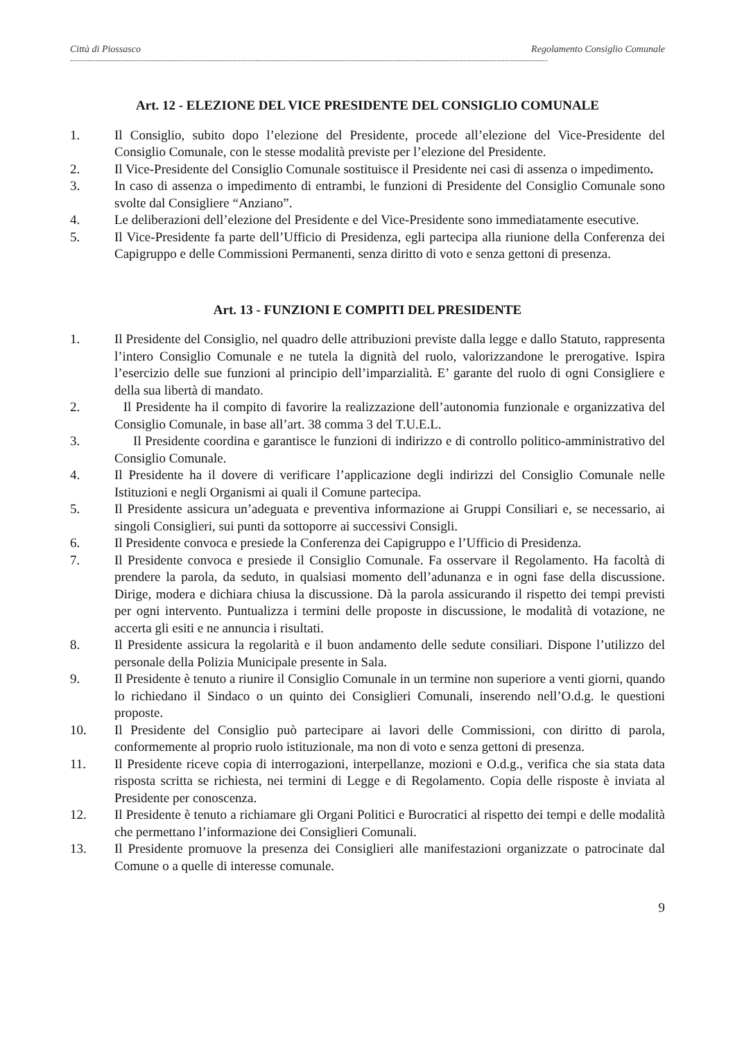Città di Piossasco Regolamento Consiglio Comunale
--------------------------------------------------------------------------------------------------------------------------------------------------------------------------------------------
Art. 12 - ELEZIONE DEL VICE PRESIDENTE DEL CONSIGLIO COMUNALE
1. Il Consiglio, subito dopo l’elezione del Presidente, procede all’elezione del Vice-Presidente del Consiglio Comunale, con le stesse modalità previste per l’elezione del Presidente.
2. Il Vice-Presidente del Consiglio Comunale sostituisce il Presidente nei casi di assenza o impedimento.
3. In caso di assenza o impedimento di entrambi, le funzioni di Presidente del Consiglio Comunale sono svolte dal Consigliere “Anziano”.
4. Le deliberazioni dell’elezione del Presidente e del Vice-Presidente sono immediatamente esecutive.
5. Il Vice-Presidente fa parte dell’Ufficio di Presidenza, egli partecipa alla riunione della Conferenza dei Capigruppo e delle Commissioni Permanenti, senza diritto di voto e senza gettoni di presenza.
Art. 13 - FUNZIONI E COMPITI DEL PRESIDENTE
1. Il Presidente del Consiglio, nel quadro delle attribuzioni previste dalla legge e dallo Statuto, rappresenta l’intero Consiglio Comunale e ne tutela la dignità del ruolo, valorizzandone le prerogative. Ispira l’esercizio delle sue funzioni al principio dell’imparzialità. E’ garante del ruolo di ogni Consigliere e della sua libertà di mandato.
2. Il Presidente ha il compito di favorire la realizzazione dell’autonomia funzionale e organizzativa del Consiglio Comunale, in base all’art. 38 comma 3 del T.U.E.L.
3. Il Presidente coordina e garantisce le funzioni di indirizzo e di controllo politico-amministrativo del Consiglio Comunale.
4. Il Presidente ha il dovere di verificare l’applicazione degli indirizzi del Consiglio Comunale nelle Istituzioni e negli Organismi ai quali il Comune partecipa.
5. Il Presidente assicura un’adeguata e preventiva informazione ai Gruppi Consiliari e, se necessario, ai singoli Consiglieri, sui punti da sottoporre ai successivi Consigli.
6. Il Presidente convoca e presiede la Conferenza dei Capigruppo e l’Ufficio di Presidenza.
7. Il Presidente convoca e presiede il Consiglio Comunale. Fa osservare il Regolamento. Ha facoltà di prendere la parola, da seduto, in qualsiasi momento dell’adunanza e in ogni fase della discussione. Dirige, modera e dichiara chiusa la discussione. Dà la parola assicurando il rispetto dei tempi previsti per ogni intervento. Puntualizza i termini delle proposte in discussione, le modalità di votazione, ne accerta gli esiti e ne annuncia i risultati.
8. Il Presidente assicura la regolarità e il buon andamento delle sedute consiliari. Dispone l’utilizzo del personale della Polizia Municipale presente in Sala.
9. Il Presidente è tenuto a riunire il Consiglio Comunale in un termine non superiore a venti giorni, quando lo richiedano il Sindaco o un quinto dei Consiglieri Comunali, inserendo nell’O.d.g. le questioni proposte.
10. Il Presidente del Consiglio può partecipare ai lavori delle Commissioni, con diritto di parola, conformemente al proprio ruolo istituzionale, ma non di voto e senza gettoni di presenza.
11. Il Presidente riceve copia di interrogazioni, interpellanze, mozioni e O.d.g., verifica che sia stata data risposta scritta se richiesta, nei termini di Legge e di Regolamento. Copia delle risposte è inviata al Presidente per conoscenza.
12. Il Presidente è tenuto a richiamare gli Organi Politici e Burocratici al rispetto dei tempi e delle modalità che permettano l’informazione dei Consiglieri Comunali.
13. Il Presidente promuove la presenza dei Consiglieri alle manifestazioni organizzate o patrocinate dal Comune o a quelle di interesse comunale.
9